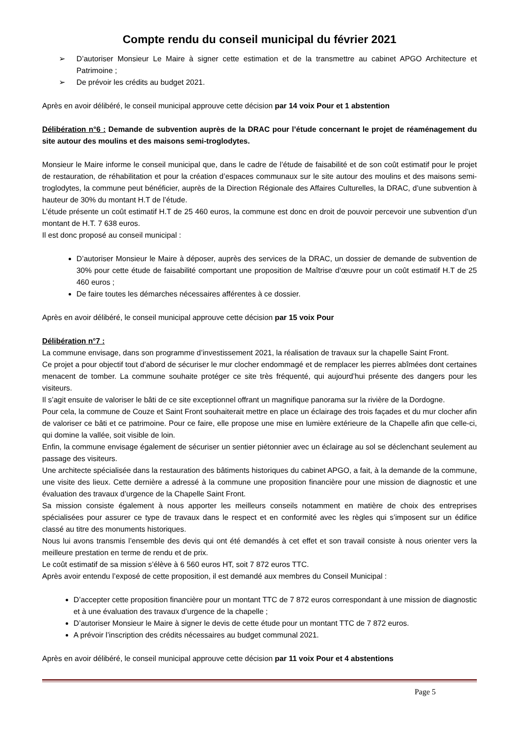Compte rendu du conseil municipal du février 2021
➢ D’autoriser Monsieur Le Maire à signer cette estimation et de la transmettre au cabinet APGO Architecture et Patrimoine ;
➢ De prévoir les crédits au budget 2021.
Après en avoir délibéré, le conseil municipal approuve cette décision par 14 voix Pour et 1 abstention
Délibération n°6 : Demande de subvention auprès de la DRAC pour l’étude concernant le projet de réaménagement du site autour des moulins et des maisons semi-troglodytes.
Monsieur le Maire informe le conseil municipal que, dans le cadre de l’étude de faisabilité et de son coût estimatif pour le projet de restauration, de réhabilitation et pour la création d’espaces communaux sur le site autour des moulins et des maisons semi-troglodytes, la commune peut bénéficier, auprès de la Direction Régionale des Affaires Culturelles, la DRAC, d’une subvention à hauteur de 30% du montant H.T de l’étude.
L’étude présente un coût estimatif H.T de 25 460 euros, la commune est donc en droit de pouvoir percevoir une subvention d’un montant de H.T. 7 638 euros.
Il est donc proposé au conseil municipal :
D’autoriser Monsieur le Maire à déposer, auprès des services de la DRAC, un dossier de demande de subvention de 30% pour cette étude de faisabilité comportant une proposition de Maîtrise d’œuvre pour un coût estimatif H.T de 25 460 euros ;
De faire toutes les démarches nécessaires afférentes à ce dossier.
Après en avoir délibéré, le conseil municipal approuve cette décision par 15 voix Pour
Délibération n°7 :
La commune envisage, dans son programme d’investissement 2021, la réalisation de travaux sur la chapelle Saint Front.
Ce projet a pour objectif tout d’abord de sécuriser le mur clocher endommagé et de remplacer les pierres abîmées dont certaines menacent de tomber. La commune souhaite protéger ce site très fréquenté, qui aujourd’hui présente des dangers pour les visiteurs.
Il s’agit ensuite de valoriser le bâti de ce site exceptionnel offrant un magnifique panorama sur la rivière de la Dordogne.
Pour cela, la commune de Couze et Saint Front souhaiterait mettre en place un éclairage des trois façades et du mur clocher afin de valoriser ce bâti et ce patrimoine. Pour ce faire, elle propose une mise en lumière extérieure de la Chapelle afin que celle-ci, qui domine la vallée, soit visible de loin.
Enfin, la commune envisage également de sécuriser un sentier piétonnier avec un éclairage au sol se déclenchant seulement au passage des visiteurs.
Une architecte spécialisée dans la restauration des bâtiments historiques du cabinet APGO, a fait, à la demande de la commune, une visite des lieux. Cette dernière a adressé à la commune une proposition financière pour une mission de diagnostic et une évaluation des travaux d’urgence de la Chapelle Saint Front.
Sa mission consiste également à nous apporter les meilleurs conseils notamment en matière de choix des entreprises spécialisées pour assurer ce type de travaux dans le respect et en conformité avec les règles qui s’imposent sur un édifice classé au titre des monuments historiques.
Nous lui avons transmis l’ensemble des devis qui ont été demandés à cet effet et son travail consiste à nous orienter vers la meilleure prestation en terme de rendu et de prix.
Le coût estimatif de sa mission s’élève à 6 560 euros HT, soit 7 872 euros TTC.
Après avoir entendu l’exposé de cette proposition, il est demandé aux membres du Conseil Municipal :
D’accepter cette proposition financière pour un montant TTC de 7 872 euros correspondant à une mission de diagnostic et à une évaluation des travaux d’urgence de la chapelle ;
D’autoriser Monsieur le Maire à signer le devis de cette étude pour un montant TTC de 7 872 euros.
A prévoir l’inscription des crédits nécessaires au budget communal 2021.
Après en avoir délibéré, le conseil municipal approuve cette décision par 11 voix Pour et 4 abstentions
Page 5